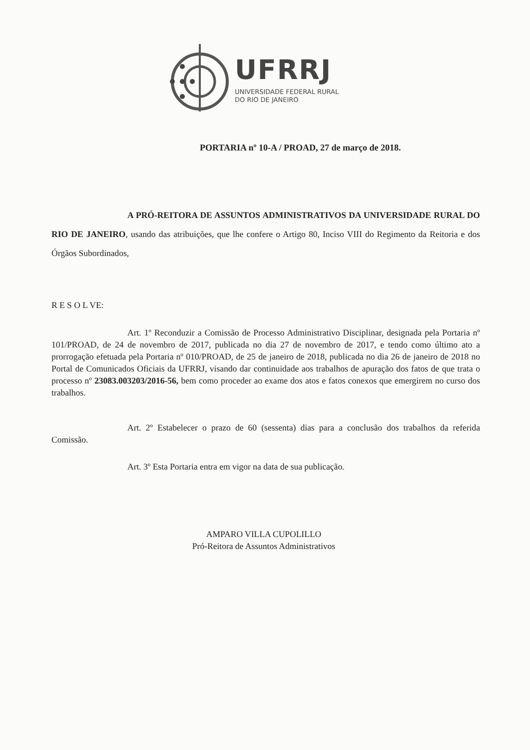UFRRJ
UNIVERSIDADE FEDERAL RURAL
DO RIO DE JANEIRO
PORTARIA nº 10-A / PROAD, 27 de março de 2018.
A PRÓ-REITORA DE ASSUNTOS ADMINISTRATIVOS DA UNIVERSIDADE RURAL DO RIO DE JANEIRO, usando das atribuições, que lhe confere o Artigo 80, Inciso VIII do Regimento da Reitoria e dos Órgãos Subordinados,
R E S O L VE:
Art. 1º Reconduzir a Comissão de Processo Administrativo Disciplinar, designada pela Portaria nº 101/PROAD, de 24 de novembro de 2017, publicada no dia 27 de novembro de 2017, e tendo como último ato a prorrogação efetuada pela Portaria nº 010/PROAD, de 25 de janeiro de 2018, publicada no dia 26 de janeiro de 2018 no Portal de Comunicados Oficiais da UFRRJ, visando dar continuidade aos trabalhos de apuração dos fatos de que trata o processo nº 23083.003203/2016-56, bem como proceder ao exame dos atos e fatos conexos que emergirem no curso dos trabalhos.
Art. 2º Estabelecer o prazo de 60 (sessenta) dias para a conclusão dos trabalhos da referida Comissão.
Art. 3º Esta Portaria entra em vigor na data de sua publicação.
AMPARO VILLA CUPOLILLO
Pró-Reitora de Assuntos Administrativos